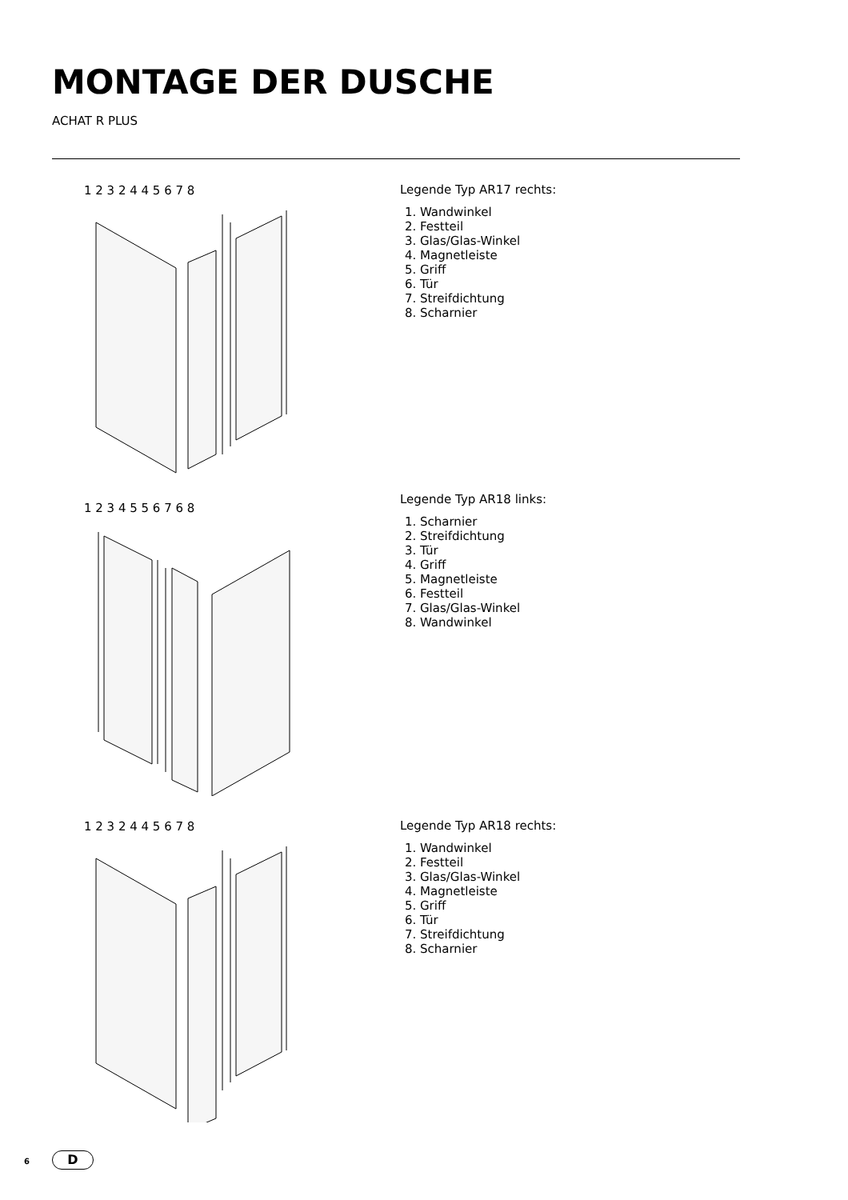MONTAGE DER DUSCHE
ACHAT R PLUS
1 2 3 2 4 4 5 6 7 8
Legende Typ AR17 rechts:
1. Wandwinkel
2. Festteil
3. Glas/Glas-Winkel
4. Magnetleiste
5. Griff
6. Tür
7. Streifdichtung
8. Scharnier
1 2 3 4 5 5 6 7 6 8
Legende Typ AR18 links:
1. Scharnier
2. Streifdichtung
3. Tür
4. Griff
5. Magnetleiste
6. Festteil
7. Glas/Glas-Winkel
8. Wandwinkel
1 2 3 2 4 4 5 6 7 8
Legende Typ AR18 rechts:
1. Wandwinkel
2. Festteil
3. Glas/Glas-Winkel
4. Magnetleiste
5. Griff
6. Tür
7. Streifdichtung
8. Scharnier
6 D